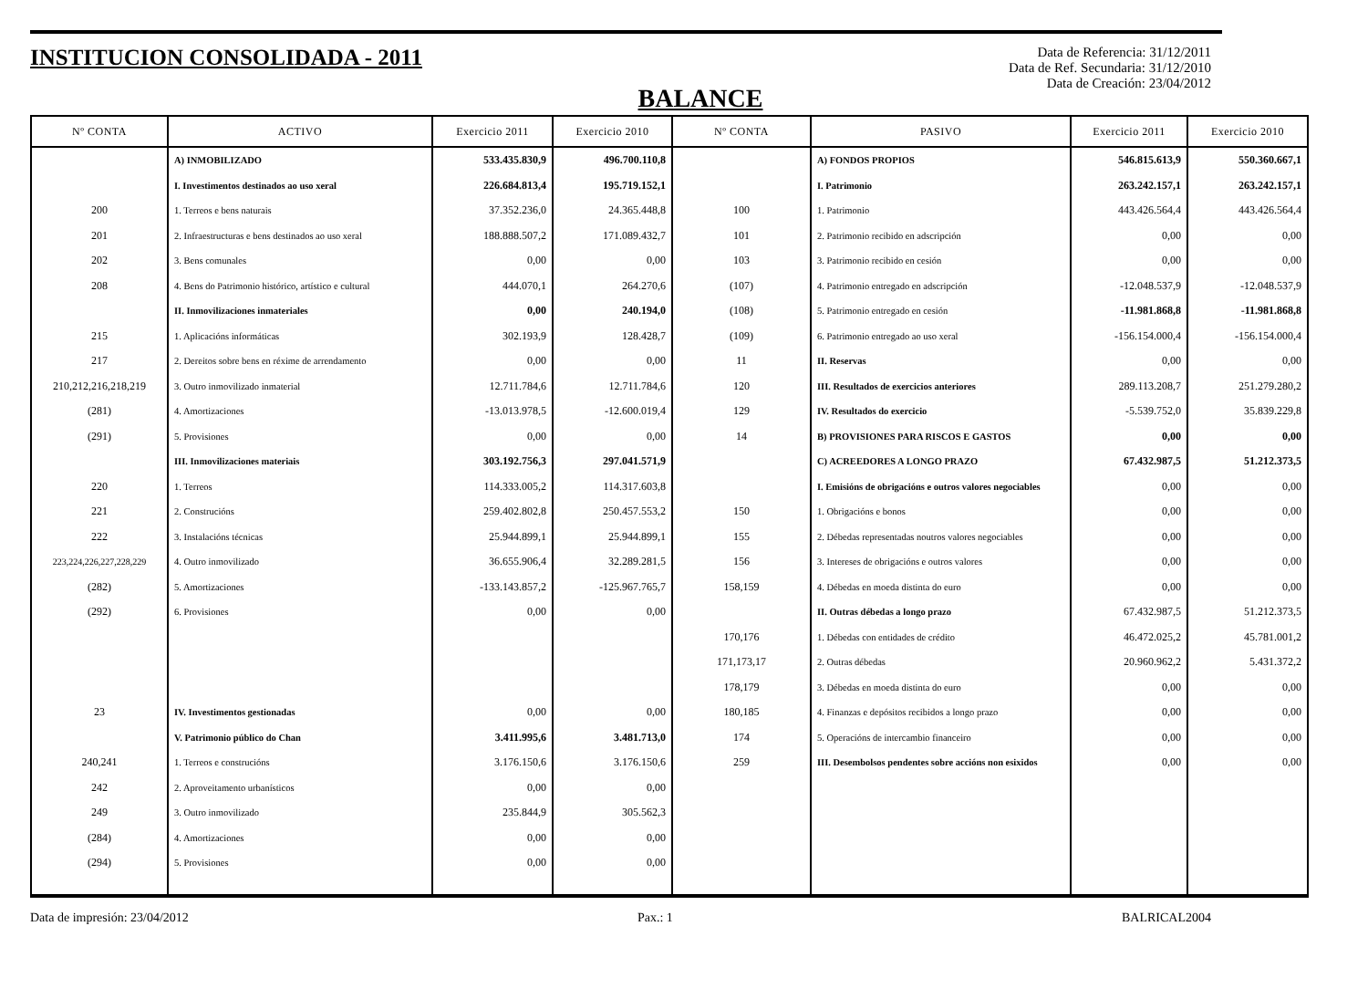INSTITUCION CONSOLIDADA - 2011
Data de Referencia: 31/12/2011
Data de Ref. Secundaria: 31/12/2010
Data de Creación: 23/04/2012
BALANCE
| Nº CONTA | ACTIVO | Exercicio 2011 | Exercicio 2010 | Nº CONTA | PASIVO | Exercicio 2011 | Exercicio 2010 |
| --- | --- | --- | --- | --- | --- | --- | --- |
| | A) INMOBILIZADO | 533.435.830,9 | 496.700.110,8 | | A) FONDOS PROPIOS | 546.815.613,9 | 550.360.667,1 |
| | I. Investimentos destinados ao uso xeral | 226.684.813,4 | 195.719.152,1 | | I. Patrimonio | 263.242.157,1 | 263.242.157,1 |
| 200 | 1. Terreos e bens naturais | 37.352.236,0 | 24.365.448,8 | 100 | 1. Patrimonio | 443.426.564,4 | 443.426.564,4 |
| 201 | 2. Infraestructuras e bens destinados ao uso xeral | 188.888.507,2 | 171.089.432,7 | 101 | 2. Patrimonio recibido en adscripción | 0,00 | 0,00 |
| 202 | 3. Bens comunales | 0,00 | 0,00 | 103 | 3. Patrimonio recibido en cesión | 0,00 | 0,00 |
| 208 | 4. Bens do Patrimonio histórico, artístico e cultural | 444.070,1 | 264.270,6 | (107) | 4. Patrimonio entregado en adscripción | -12.048.537,9 | -12.048.537,9 |
| | II. Inmovilizaciones inmateriales | 0,00 | 240.194,0 | (108) | 5. Patrimonio entregado en cesión | -11.981.868,8 | -11.981.868,8 |
| 215 | 1. Aplicacións informáticas | 302.193,9 | 128.428,7 | (109) | 6. Patrimonio entregado ao uso xeral | -156.154.000,4 | -156.154.000,4 |
| 217 | 2. Dereitos sobre bens en réxime de arrendamento | 0,00 | 0,00 | 11 | II. Reservas | 0,00 | 0,00 |
| 210,212,216,218,219 | 3. Outro inmovilizado inmaterial | 12.711.784,6 | 12.711.784,6 | 120 | III. Resultados de exercicios anteriores | 289.113.208,7 | 251.279.280,2 |
| (281) | 4. Amortizaciones | -13.013.978,5 | -12.600.019,4 | 129 | IV. Resultados do exercicio | -5.539.752,0 | 35.839.229,8 |
| (291) | 5. Provisiones | 0,00 | 0,00 | 14 | B) PROVISIONES PARA RISCOS E GASTOS | 0,00 | 0,00 |
| | III. Inmovilizaciones materiais | 303.192.756,3 | 297.041.571,9 | | C) ACREEDORES A LONGO PRAZO | 67.432.987,5 | 51.212.373,5 |
| 220 | 1. Terreos | 114.333.005,2 | 114.317.603,8 | | I. Emisións de obrigacións e outros valores negociables | 0,00 | 0,00 |
| 221 | 2. Construcións | 259.402.802,8 | 250.457.553,2 | 150 | 1. Obrigacións e bonos | 0,00 | 0,00 |
| 222 | 3. Instalacións técnicas | 25.944.899,1 | 25.944.899,1 | 155 | 2. Débedas representadas noutros valores negociables | 0,00 | 0,00 |
| 223,224,226,227,228,229 | 4. Outro inmovilizado | 36.655.906,4 | 32.289.281,5 | 156 | 3. Intereses de obrigacións e outros valores | 0,00 | 0,00 |
| (282) | 5. Amortizaciones | -133.143.857,2 | -125.967.765,7 | 158,159 | 4. Débedas en moeda distinta do euro | 0,00 | 0,00 |
| (292) | 6. Provisiones | 0,00 | 0,00 | | II. Outras débedas a longo prazo | 67.432.987,5 | 51.212.373,5 |
| | | | | 170,176 | 1. Débedas con entidades de crédito | 46.472.025,2 | 45.781.001,2 |
| | | | | 171,173,17 | 2. Outras débedas | 20.960.962,2 | 5.431.372,2 |
| | | | | 178,179 | 3. Débedas en moeda distinta do euro | 0,00 | 0,00 |
| 23 | IV. Investimentos gestionadas | 0,00 | 0,00 | 180,185 | 4. Finanzas e depósitos recibidos a longo prazo | 0,00 | 0,00 |
| | V. Patrimonio público do Chan | 3.411.995,6 | 3.481.713,0 | 174 | 5. Operacións de intercambio financeiro | 0,00 | 0,00 |
| 240,241 | 1. Terreos e construcións | 3.176.150,6 | 3.176.150,6 | 259 | III. Desembolsos pendentes sobre accións non esixidos | 0,00 | 0,00 |
| 242 | 2. Aproveitamento urbanísticos | 0,00 | 0,00 | | | | |
| 249 | 3. Outro inmovilizado | 235.844,9 | 305.562,3 | | | | |
| (284) | 4. Amortizaciones | 0,00 | 0,00 | | | | |
| (294) | 5. Provisiones | 0,00 | 0,00 | | | | |
Data de impresión: 23/04/2012 Pax.: 1 BALRICAL2004